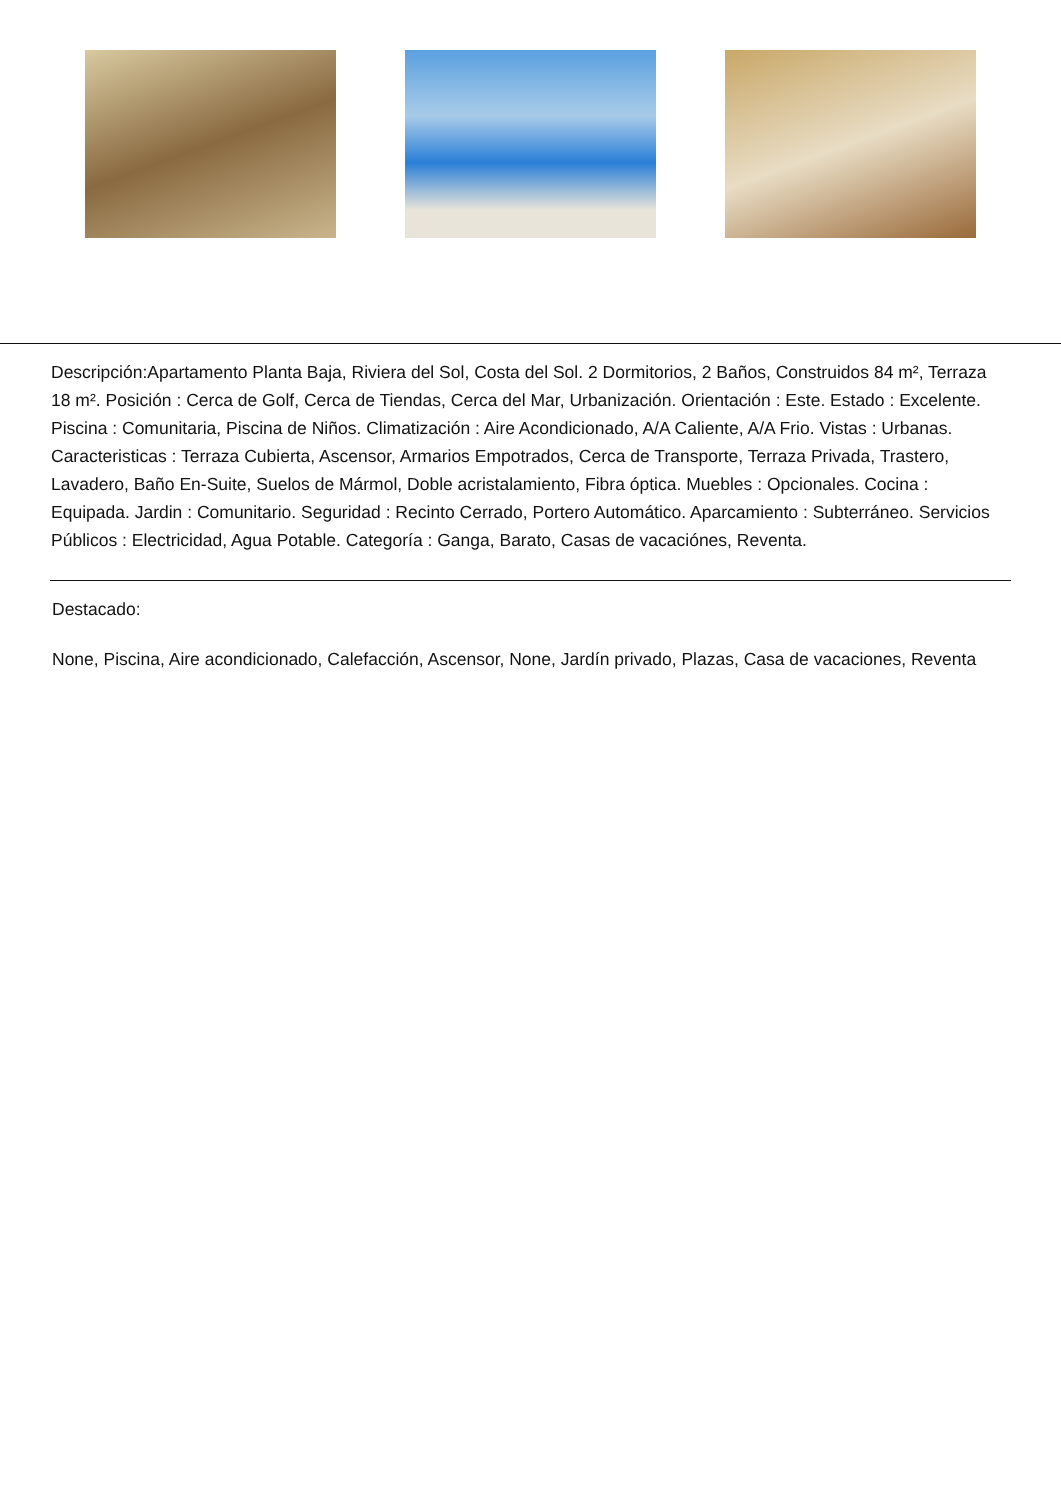Descripción:Apartamento Planta Baja, Riviera del Sol, Costa del Sol. 2 Dormitorios, 2 Baños, Construidos 84 m², Terraza 18 m². Posición : Cerca de Golf, Cerca de Tiendas, Cerca del Mar, Urbanización. Orientación : Este. Estado : Excelente. Piscina : Comunitaria, Piscina de Niños. Climatización : Aire Acondicionado, A/A Caliente, A/A Frio. Vistas : Urbanas. Caracteristicas : Terraza Cubierta, Ascensor, Armarios Empotrados, Cerca de Transporte, Terraza Privada, Trastero, Lavadero, Baño En-Suite, Suelos de Mármol, Doble acristalamiento, Fibra óptica. Muebles : Opcionales. Cocina : Equipada. Jardin : Comunitario. Seguridad : Recinto Cerrado, Portero Automático. Aparcamiento : Subterráneo. Servicios Públicos : Electricidad, Agua Potable. Categoría : Ganga, Barato, Casas de vacaciónes, Reventa.
Destacado:
None, Piscina, Aire acondicionado, Calefacción, Ascensor, None, Jardín privado, Plazas, Casa de vacaciones, Reventa